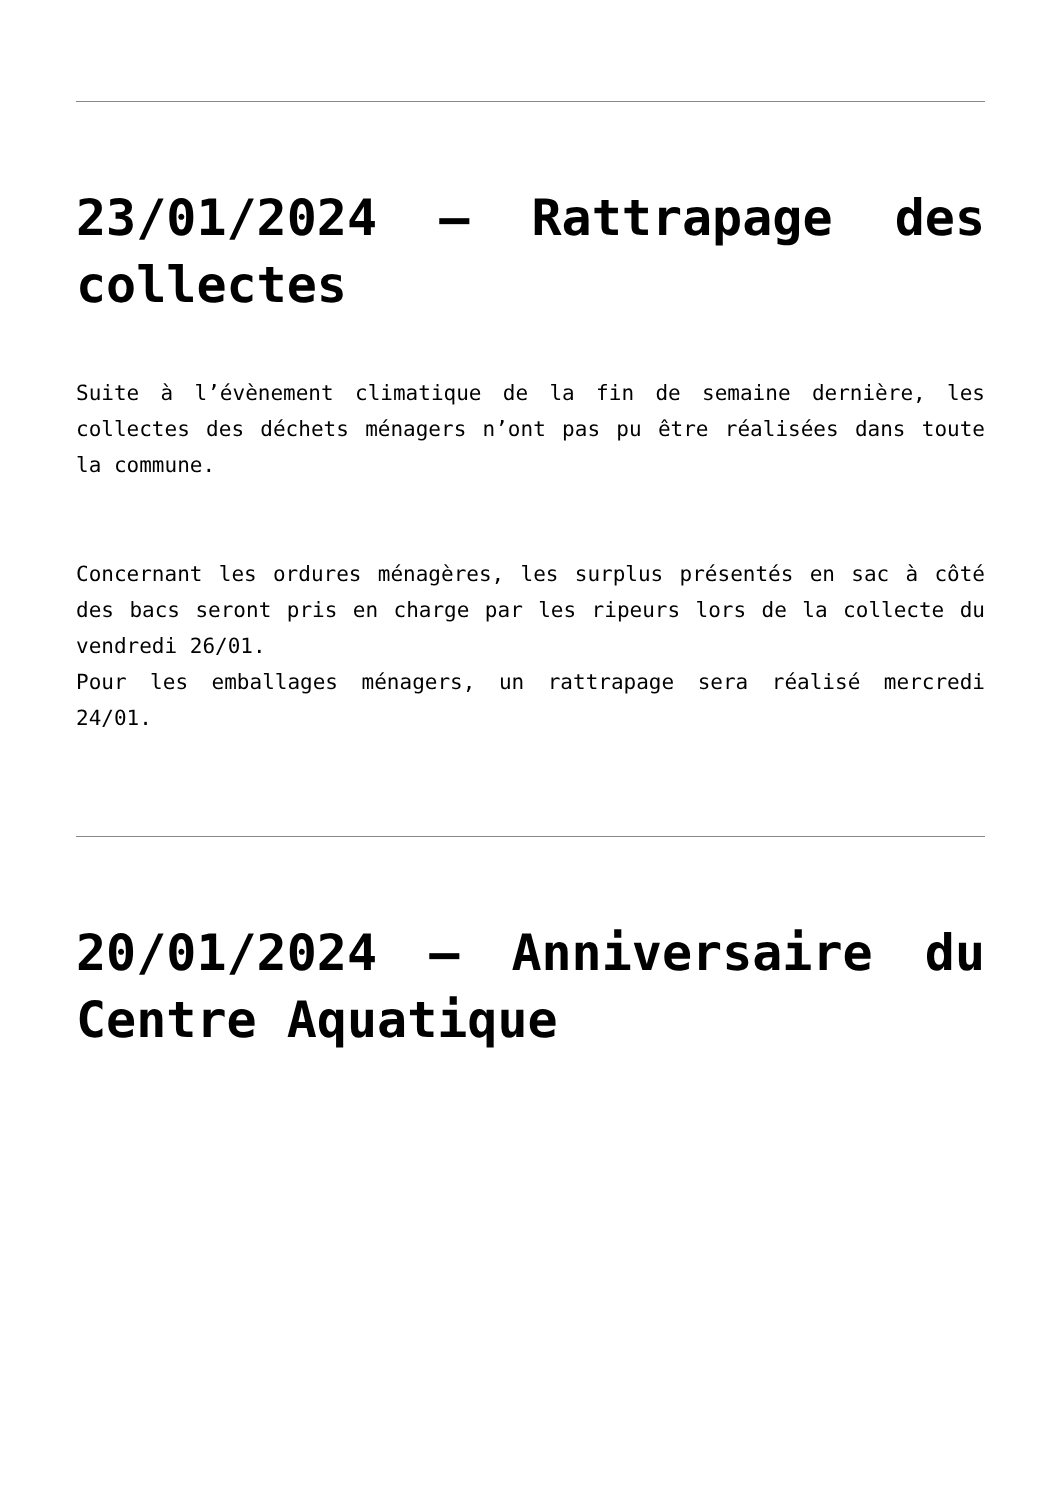23/01/2024 – Rattrapage des collectes
Suite à l’évènement climatique de la fin de semaine dernière, les collectes des déchets ménagers n’ont pas pu être réalisées dans toute la commune.
Concernant les ordures ménagères, les surplus présentés en sac à côté des bacs seront pris en charge par les ripeurs lors de la collecte du vendredi 26/01.
Pour les emballages ménagers, un rattrapage sera réalisé mercredi 24/01.
20/01/2024 – Anniversaire du Centre Aquatique